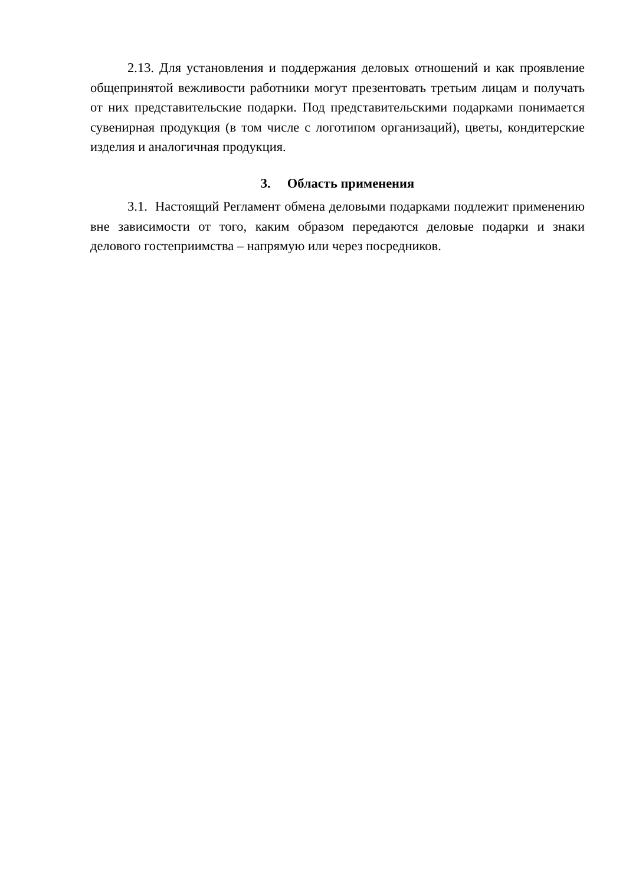2.13. Для установления и поддержания деловых отношений и как проявление общепринятой вежливости работники могут презентовать третьим лицам и получать от них представительские подарки. Под представительскими подарками понимается сувенирная продукция (в том числе с логотипом организаций), цветы, кондитерские изделия и аналогичная продукция.
3. Область применения
3.1. Настоящий Регламент обмена деловыми подарками подлежит применению вне зависимости от того, каким образом передаются деловые подарки и знаки делового гостеприимства – напрямую или через посредников.